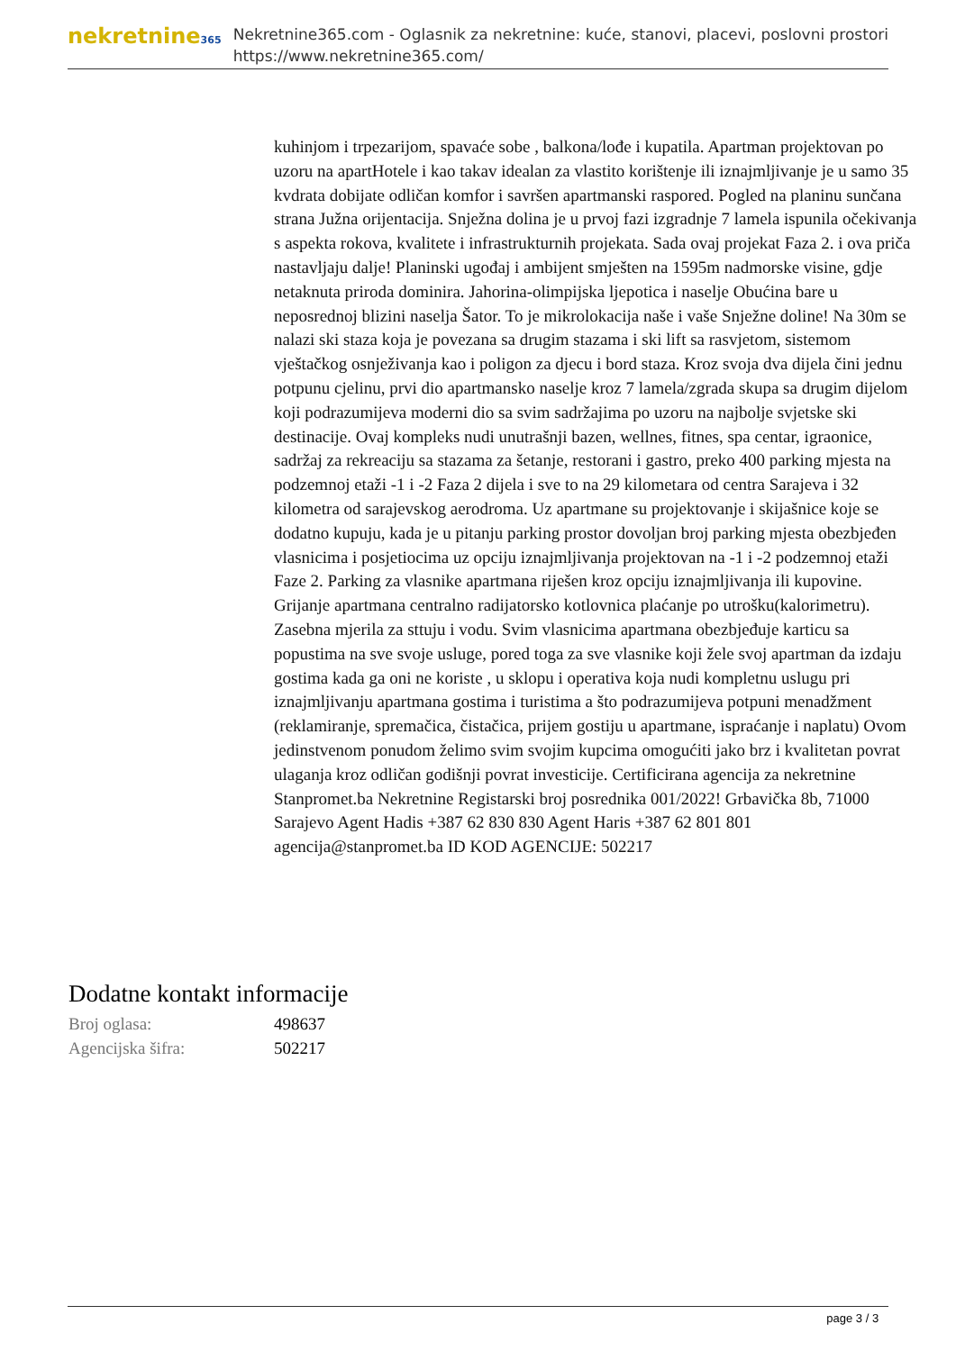nekretnine365
Nekretnine365.com - Oglasnik za nekretnine: kuće, stanovi, placevi, poslovni prostori
https://www.nekretnine365.com/
kuhinjom i trpezarijom, spavaće sobe , balkona/lođe i kupatila. Apartman projektovan po uzoru na apartHotele i kao takav idealan za vlastito korištenje ili iznajmljivanje je u samo 35 kvdrata dobijate odličan komfor i savršen apartmanski raspored. Pogled na planinu sunčana strana Južna orijentacija. Snježna dolina je u prvoj fazi izgradnje 7 lamela ispunila očekivanja s aspekta rokova, kvalitete i infrastrukturnih projekata. Sada ovaj projekat Faza 2. i ova priča nastavljaju dalje! Planinski ugođaj i ambijent smješten na 1595m nadmorske visine, gdje netaknuta priroda dominira. Jahorina-olimpijska ljepotica i naselje Obućina bare u neposrednoj blizini naselja Šator. To je mikrolokacija naše i vaše Snježne doline! Na 30m se nalazi ski staza koja je povezana sa drugim stazama i ski lift sa rasvjetom, sistemom vještačkog osnježivanja kao i poligon za djecu i bord staza. Kroz svoja dva dijela čini jednu potpunu cjelinu, prvi dio apartmansko naselje kroz 7 lamela/zgrada skupa sa drugim dijelom koji podrazumijeva moderni dio sa svim sadržajima po uzoru na najbolje svjetske ski destinacije. Ovaj kompleks nudi unutrašnji bazen, wellnes, fitnes, spa centar, igraonice, sadržaj za rekreaciju sa stazama za šetanje, restorani i gastro, preko 400 parking mjesta na podzemnoj etaži -1 i -2 Faza 2 dijela i sve to na 29 kilometara od centra Sarajeva i 32 kilometra od sarajevskog aerodroma. Uz apartmane su projektovanje i skijašnice koje se dodatno kupuju, kada je u pitanju parking prostor dovoljan broj parking mjesta obezbjeđen vlasnicima i posjetiocima uz opciju iznajmljivanja projektovan na -1 i -2 podzemnoj etaži Faze 2. Parking za vlasnike apartmana riješen kroz opciju iznajmljivanja ili kupovine. Grijanje apartmana centralno radijatorsko kotlovnica plaćanje po utrošku(kalorimetru). Zasebna mjerila za sttuju i vodu. Svim vlasnicima apartmana obezbjeđuje karticu sa popustima na sve svoje usluge, pored toga za sve vlasnike koji žele svoj apartman da izdaju gostima kada ga oni ne koriste , u sklopu i operativa koja nudi kompletnu uslugu pri iznajmljivanju apartmana gostima i turistima a što podrazumijeva potpuni menadžment (reklamiranje, spremačica, čistačica, prijem gostiju u apartmane, ispraćanje i naplatu) Ovom jedinstvenom ponudom želimo svim svojim kupcima omogućiti jako brz i kvalitetan povrat ulaganja kroz odličan godišnji povrat investicije. Certificirana agencija za nekretnine Stanpromet.ba Nekretnine Registarski broj posrednika 001/2022! Grbavička 8b, 71000 Sarajevo Agent Hadis +387 62 830 830 Agent Haris +387 62 801 801 agencija@stanpromet.ba ID KOD AGENCIJE: 502217
Dodatne kontakt informacije
| Broj oglasa: | 498637 |
| Agencijska šifra: | 502217 |
page 3 / 3